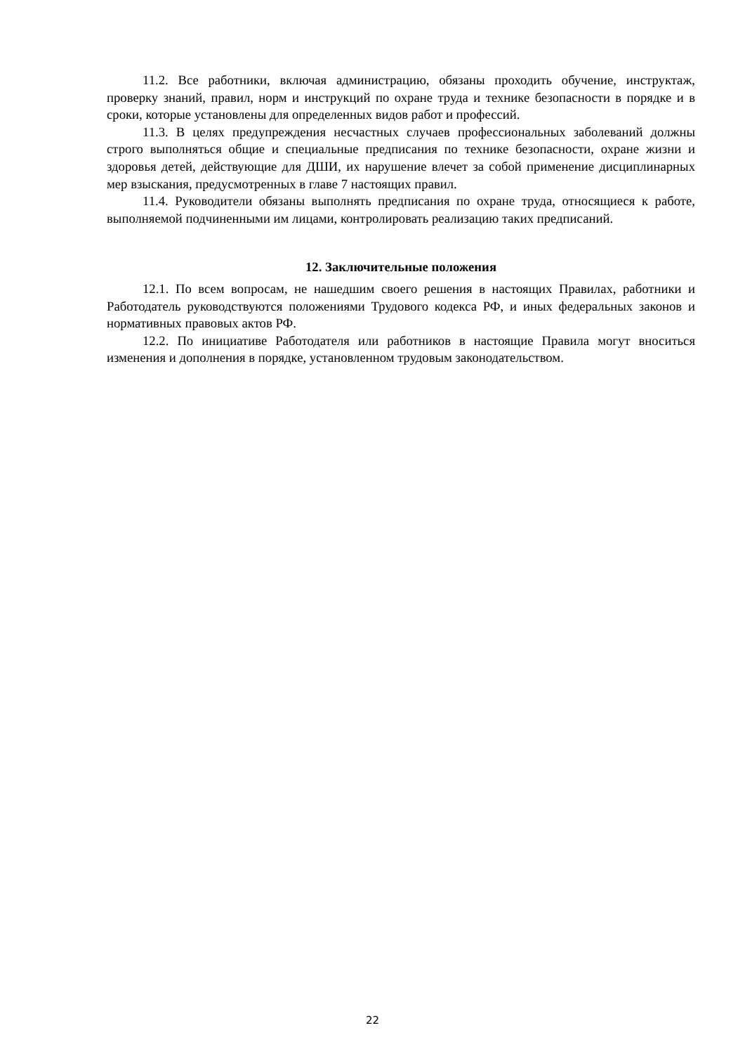11.2. Все работники, включая администрацию, обязаны проходить обучение, инструктаж, проверку знаний, правил, норм и инструкций по охране труда и технике безопасности в порядке и в сроки, которые установлены для определенных видов работ и профессий.
11.3. В целях предупреждения несчастных случаев профессиональных заболеваний должны строго выполняться общие и специальные предписания по технике безопасности, охране жизни и здоровья детей, действующие для ДШИ, их нарушение влечет за собой применение дисциплинарных мер взыскания, предусмотренных в главе 7 настоящих правил.
11.4. Руководители обязаны выполнять предписания по охране труда, относящиеся к работе, выполняемой подчиненными им лицами, контролировать реализацию таких предписаний.
12. Заключительные положения
12.1. По всем вопросам, не нашедшим своего решения в настоящих Правилах, работники и Работодатель руководствуются положениями Трудового кодекса РФ, и иных федеральных законов и нормативных правовых актов РФ.
12.2. По инициативе Работодателя или работников в настоящие Правила могут вноситься изменения и дополнения в порядке, установленном трудовым законодательством.
22